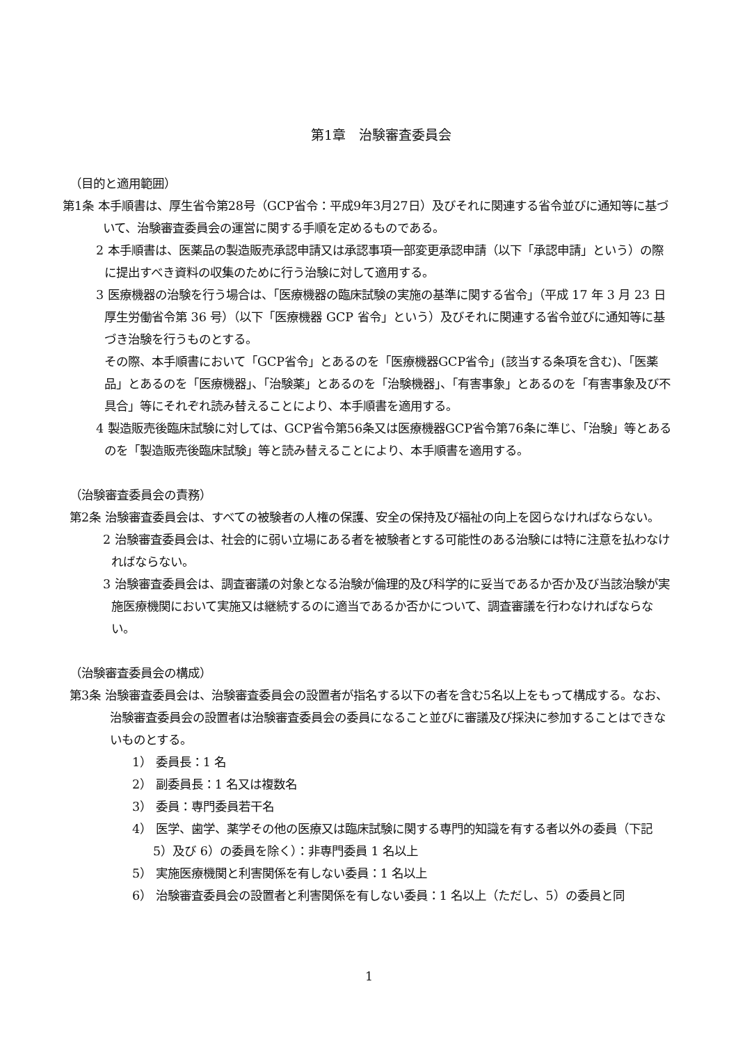第1章　治験審査委員会
（目的と適用範囲）
第1条 本手順書は、厚生省令第28号（GCP省令：平成9年3月27日）及びそれに関連する省令並びに通知等に基づいて、治験審査委員会の運営に関する手順を定めるものである。
2 本手順書は、医薬品の製造販売承認申請又は承認事項一部変更承認申請（以下「承認申請」という）の際に提出すべき資料の収集のために行う治験に対して適用する。
3 医療機器の治験を行う場合は、「医療機器の臨床試験の実施の基準に関する省令」（平成 17 年 3 月 23 日　厚生労働省令第 36 号）（以下「医療機器 GCP 省令」という）及びそれに関連する省令並びに通知等に基づき治験を行うものとする。
その際、本手順書において「GCP省令」とあるのを「医療機器GCP省令」(該当する条項を含む)、「医薬品」とあるのを「医療機器」、「治験薬」とあるのを「治験機器」、「有害事象」とあるのを「有害事象及び不具合」等にそれぞれ読み替えることにより、本手順書を適用する。
4 製造販売後臨床試験に対しては、GCP省令第56条又は医療機器GCP省令第76条に準じ、「治験」等とあるのを「製造販売後臨床試験」等と読み替えることにより、本手順書を適用する。
（治験審査委員会の責務）
第2条 治験審査委員会は、すべての被験者の人権の保護、安全の保持及び福祉の向上を図らなければならない。
2 治験審査委員会は、社会的に弱い立場にある者を被験者とする可能性のある治験には特に注意を払わなければならない。
3 治験審査委員会は、調査審議の対象となる治験が倫理的及び科学的に妥当であるか否か及び当該治験が実施医療機関において実施又は継続するのに適当であるか否かについて、調査審議を行わなければならない。
（治験審査委員会の構成）
第3条 治験審査委員会は、治験審査委員会の設置者が指名する以下の者を含む5名以上をもって構成する。なお、治験審査委員会の設置者は治験審査委員会の委員になること並びに審議及び採決に参加することはできないものとする。
1） 委員長：1 名
2） 副委員長：1 名又は複数名
3） 委員：専門委員若干名
4） 医学、歯学、薬学その他の医療又は臨床試験に関する専門的知識を有する者以外の委員（下記 5）及び 6）の委員を除く）：非専門委員 1 名以上
5） 実施医療機関と利害関係を有しない委員：1 名以上
6） 治験審査委員会の設置者と利害関係を有しない委員：1 名以上（ただし、5）の委員と同
1